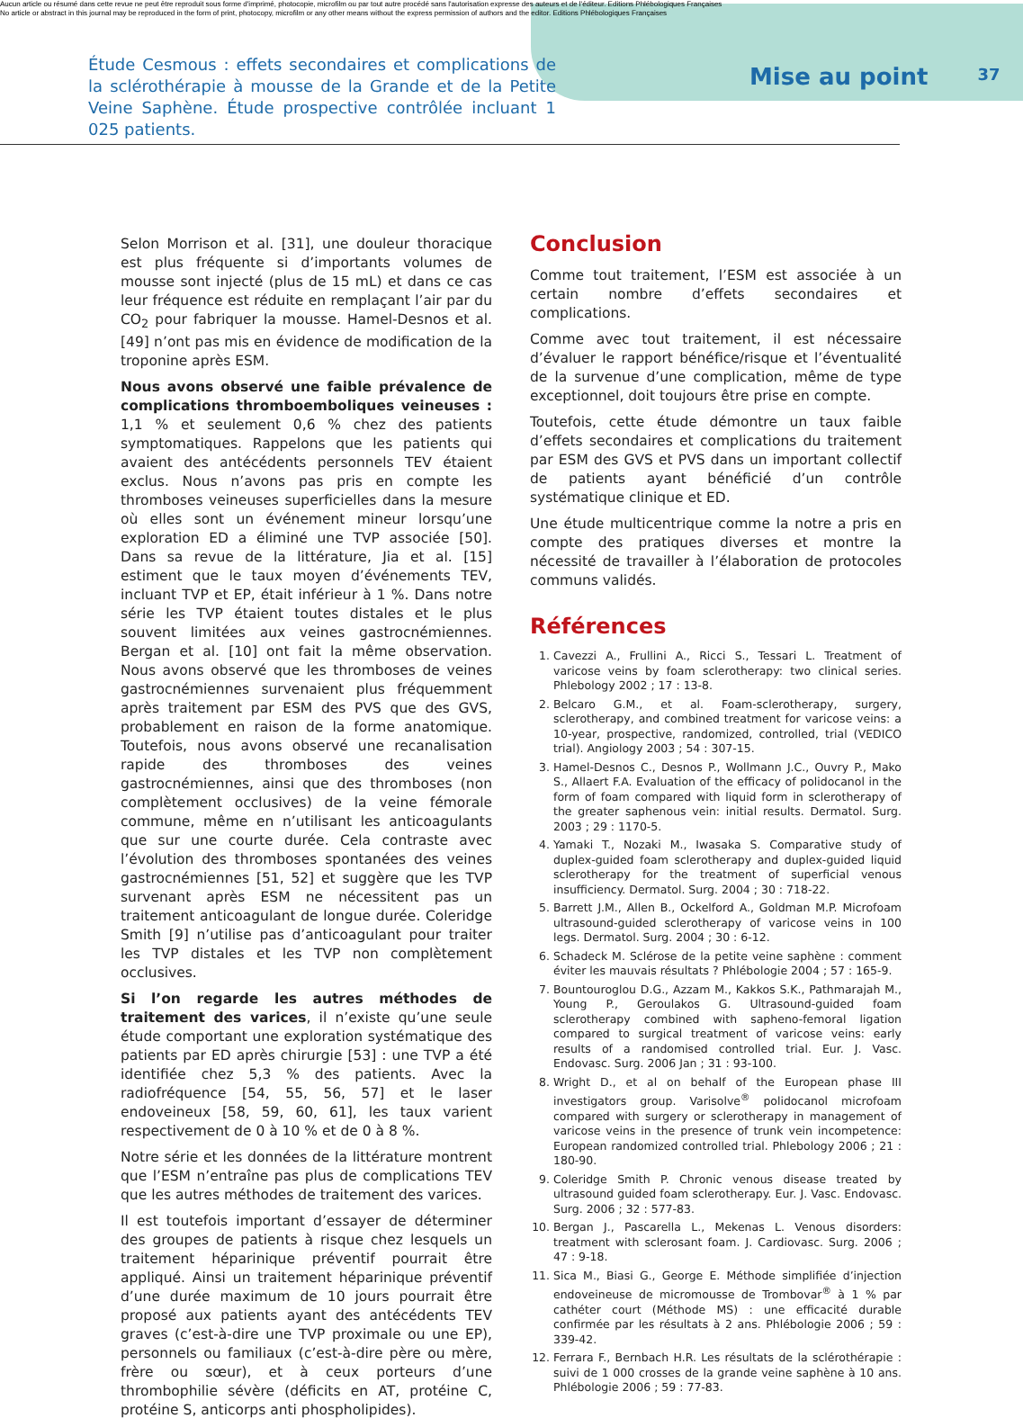Aucun article ou résumé dans cette revue ne peut être reproduit sous forme d'imprimé, photocopie, microfilm ou par tout autre procédé sans l'autorisation expresse des auteurs et de l'éditeur. Editions Phlébologiques Françaises
No article or abstract in this journal may be reproduced in the form of print, photocopy, microfilm or any other means without the express permission of authors and the editor. Editions Phlébologiques Françaises
Étude Cesmous : effets secondaires et complications de la sclérothérapie à mousse de la Grande et de la Petite Veine Saphène. Étude prospective contrôlée incluant 1 025 patients.
Mise au point
37
Selon Morrison et al. [31], une douleur thoracique est plus fréquente si d’importants volumes de mousse sont injecté (plus de 15 mL) et dans ce cas leur fréquence est réduite en remplaçant l’air par du CO<sub>2</sub> pour fabriquer la mousse. Hamel-Desnos et al. [49] n’ont pas mis en évidence de modification de la troponine après ESM.
Nous avons observé une faible prévalence de complications thromboemboliques veineuses : 1,1 % et seulement 0,6 % chez des patients symptomatiques. Rappelons que les patients qui avaient des antécédents personnels TEV étaient exclus. Nous n’avons pas pris en compte les thromboses veineuses superficielles dans la mesure où elles sont un événement mineur lorsqu’une exploration ED a éliminé une TVP associée [50]. Dans sa revue de la littérature, Jia et al. [15] estiment que le taux moyen d’événements TEV, incluant TVP et EP, était inférieur à 1 %. Dans notre série les TVP étaient toutes distales et le plus souvent limitées aux veines gastrocnémiennes. Bergan et al. [10] ont fait la même observation. Nous avons observé que les thromboses de veines gastrocnémiennes survenaient plus fréquemment après traitement par ESM des PVS que des GVS, probablement en raison de la forme anatomique. Toutefois, nous avons observé une recanalisation rapide des thromboses des veines gastrocnémiennes, ainsi que des thromboses (non complètement occlusives) de la veine fémorale commune, même en n’utilisant les anticoagulants que sur une courte durée. Cela contraste avec l’évolution des thromboses spontanées des veines gastrocnémiennes [51, 52] et suggère que les TVP survenant après ESM ne nécessitent pas un traitement anticoagulant de longue durée. Coleridge Smith [9] n’utilise pas d’anticoagulant pour traiter les TVP distales et les TVP non complètement occlusives.
Si l’on regarde les autres méthodes de traitement des varices, il n’existe qu’une seule étude comportant une exploration systématique des patients par ED après chirurgie [53] : une TVP a été identifiée chez 5,3 % des patients. Avec la radiofréquence [54, 55, 56, 57] et le laser endoveineux [58, 59, 60, 61], les taux varient respectivement de 0 à 10 % et de 0 à 8 %.
Notre série et les données de la littérature montrent que l’ESM n’entraîne pas plus de complications TEV que les autres méthodes de traitement des varices.
Il est toutefois important d’essayer de déterminer des groupes de patients à risque chez lesquels un traitement héparinique préventif pourrait être appliqué. Ainsi un traitement héparinique préventif d’une durée maximum de 10 jours pourrait être proposé aux patients ayant des antécédents TEV graves (c’est-à-dire une TVP proximale ou une EP), personnels ou familiaux (c’est-à-dire père ou mère, frère ou sœur), et à ceux porteurs d’une thrombophilie sévère (déficits en AT, protéine C, protéine S, anticorps anti phospholipides).
Conclusion
Comme tout traitement, l’ESM est associée à un certain nombre d’effets secondaires et complications.
Comme avec tout traitement, il est nécessaire d’évaluer le rapport bénéfice/risque et l’éventualité de la survenue d’une complication, même de type exceptionnel, doit toujours être prise en compte.
Toutefois, cette étude démontre un taux faible d’effets secondaires et complications du traitement par ESM des GVS et PVS dans un important collectif de patients ayant bénéficié d’un contrôle systématique clinique et ED.
Une étude multicentrique comme la notre a pris en compte des pratiques diverses et montre la nécessité de travailler à l’élaboration de protocoles communs validés.
Références
1. Cavezzi A., Frullini A., Ricci S., Tessari L. Treatment of varicose veins by foam sclerotherapy: two clinical series. Phlebology 2002 ; 17 : 13-8.
2. Belcaro G.M., et al. Foam-sclerotherapy, surgery, sclerotherapy, and combined treatment for varicose veins: a 10-year, prospective, randomized, controlled, trial (VEDICO trial). Angiology 2003 ; 54 : 307-15.
3. Hamel-Desnos C., Desnos P., Wollmann J.C., Ouvry P., Mako S., Allaert F.A. Evaluation of the efficacy of polidocanol in the form of foam compared with liquid form in sclerotherapy of the greater saphenous vein: initial results. Dermatol. Surg. 2003 ; 29 : 1170-5.
4. Yamaki T., Nozaki M., Iwasaka S. Comparative study of duplex-guided foam sclerotherapy and duplex-guided liquid sclerotherapy for the treatment of superficial venous insufficiency. Dermatol. Surg. 2004 ; 30 : 718-22.
5. Barrett J.M., Allen B., Ockelford A., Goldman M.P. Microfoam ultrasound-guided sclerotherapy of varicose veins in 100 legs. Dermatol. Surg. 2004 ; 30 : 6-12.
6. Schadeck M. Sclérose de la petite veine saphène : comment éviter les mauvais résultats ? Phlébologie 2004 ; 57 : 165-9.
7. Bountouroglou D.G., Azzam M., Kakkos S.K., Pathmarajah M., Young P., Geroulakos G. Ultrasound-guided foam sclerotherapy combined with sapheno-femoral ligation compared to surgical treatment of varicose veins: early results of a randomised controlled trial. Eur. J. Vasc. Endovasc. Surg. 2006 Jan ; 31 : 93-100.
8. Wright D., et al on behalf of the European phase III investigators group. Varisolve<sup>®</sup> polidocanol microfoam compared with surgery or sclerotherapy in management of varicose veins in the presence of trunk vein incompetence: European randomized controlled trial. Phlebology 2006 ; 21 : 180-90.
9. Coleridge Smith P. Chronic venous disease treated by ultrasound guided foam sclerotherapy. Eur. J. Vasc. Endovasc. Surg. 2006 ; 32 : 577-83.
10. Bergan J., Pascarella L., Mekenas L. Venous disorders: treatment with sclerosant foam. J. Cardiovasc. Surg. 2006 ; 47 : 9-18.
11. Sica M., Biasi G., George E. Méthode simplifiée d’injection endoveineuse de micromousse de Trombovar<sup>®</sup> à 1 % par cathéter court (Méthode MS) : une efficacité durable confirmée par les résultats à 2 ans. Phlébologie 2006 ; 59 : 339-42.
12. Ferrara F., Bernbach H.R. Les résultats de la sclérothérapie : suivi de 1 000 crosses de la grande veine saphène à 10 ans. Phlébologie 2006 ; 59 : 77-83.